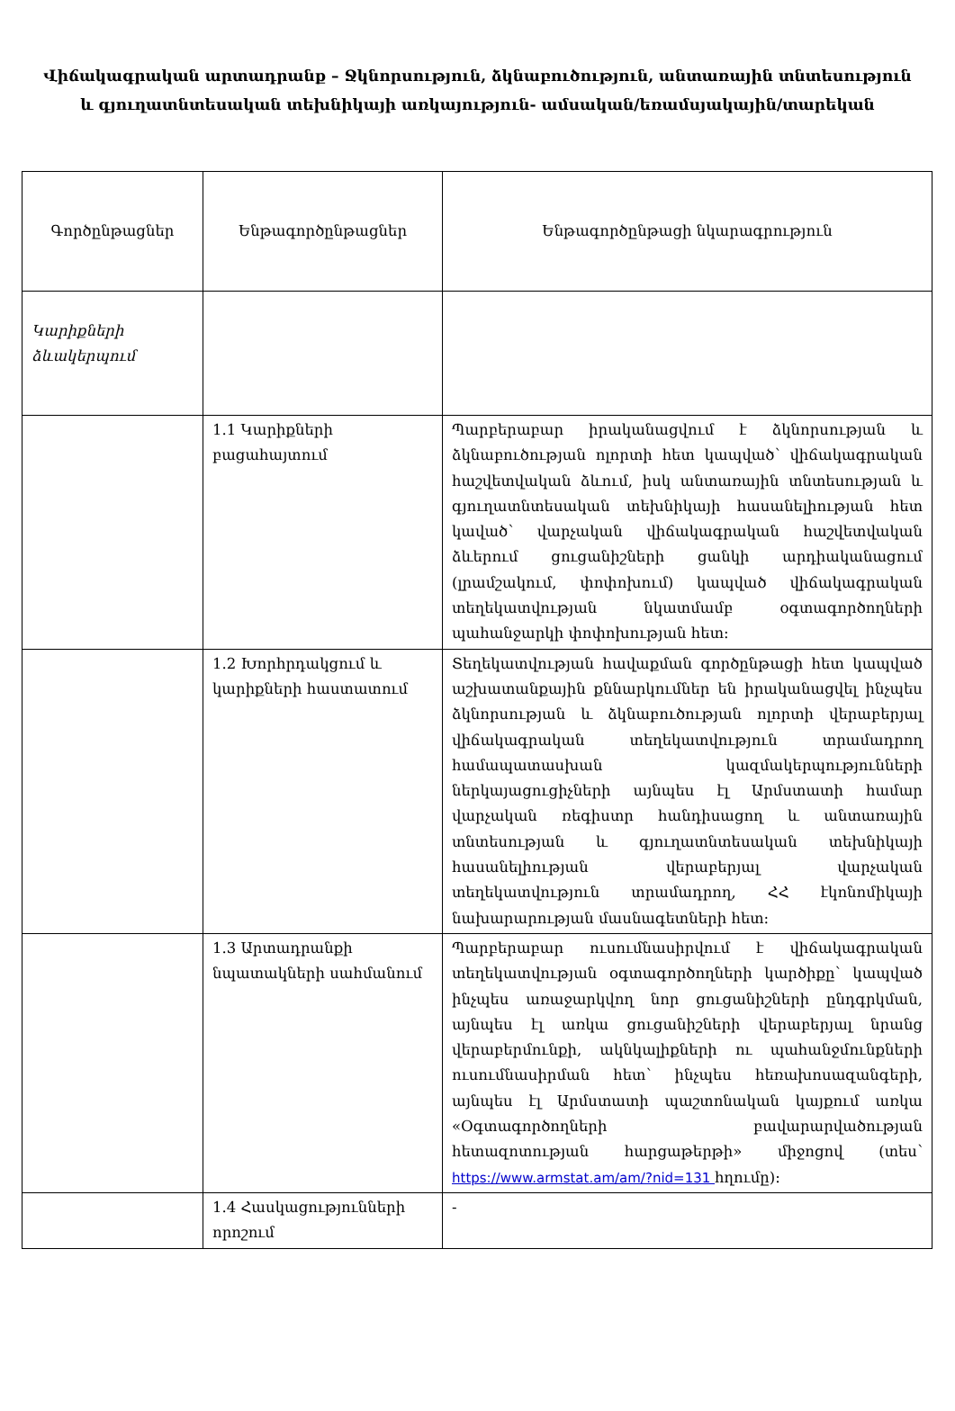Վիճակագրական արտադրանք – Ջկնորսություն, ձկնաբուծություն, անտառային տնտեսություն
և գյուղատնտեսական տեխնիկայի առկայություն- ամսական/եռամսյակային/տարեկան
| Գործընթացներ | Ենթագործընթացներ | Ենթագործընթացի նկարագրություն |
| --- | --- | --- |
| Կարիքների ձևակերպում | | |
| | 1.1 Կարիքների բացահայտում | Պարբերաբար իրականացվում է ձկնորսության և ձկնաբուծության ոլորտի հետ կապված՝ վիճակագրական հաշվետվական ձևում, իսկ անտառային տնտեսության և գյուղատնտեսական տեխնիկայի հասանելիության հետ կաված՝ վարչական վիճակագրական հաշվետվական ձևերում ցուցանիշների ցանկի արդիականացում (լրամշակում, փոփոխում) կապված վիճակագրական տեղեկատվության նկատմամբ օգտագործողների պահանջարկի փոփոխության հետ: |
| | 1.2 Խորհրդակցում և կարիքների հաստատում | Տեղեկատվության հավաքման գործընթացի հետ կապված աշխատանքային քննարկումներ են իրականացվել ինչպես ձկնորսության և ձկնաբուծության ոլորտի վերաբերյալ վիճակագրական տեղեկատվություն տրամադրող համապատասխան կազմակերպությունների ներկայացուցիչների այնպես էլ Արմստատի համար վարչական ռեգիստր հանդիսացող և անտառային տնտեսության և գյուղատնտեսական տեխնիկայի հասանելիության վերաբերյալ վարչական տեղեկատվություն տրամադրող, ՀՀ էկոնոմիկայի նախարարության մասնագետների հետ: |
| | 1.3 Արտադրանքի նպատակների սահմանում | Պարբերաբար ուսումնասիրվում է վիճակագրական տեղեկատվության օգտագործողների կարծիքը՝ կապված ինչպես առաջարկվող նոր ցուցանիշների ընդգրկման, այնպես էլ առկա ցուցանիշների վերաբերյալ նրանց վերաբերմունքի, ակնկալիքների ու պահանջմունքների ուսումնասիրման հետ՝ ինչպես հեռախոսազանգերի, այնպես էլ Արմստատի պաշտոնական կայքում առկա «Օգտագործողների բավարարվածության հետազոտության հարցաթերթի» միջոցով (տես՝ https://www.armstat.am/am/?nid=131 հղումը): |
| | 1.4 Հասկացությունների որոշում | - |